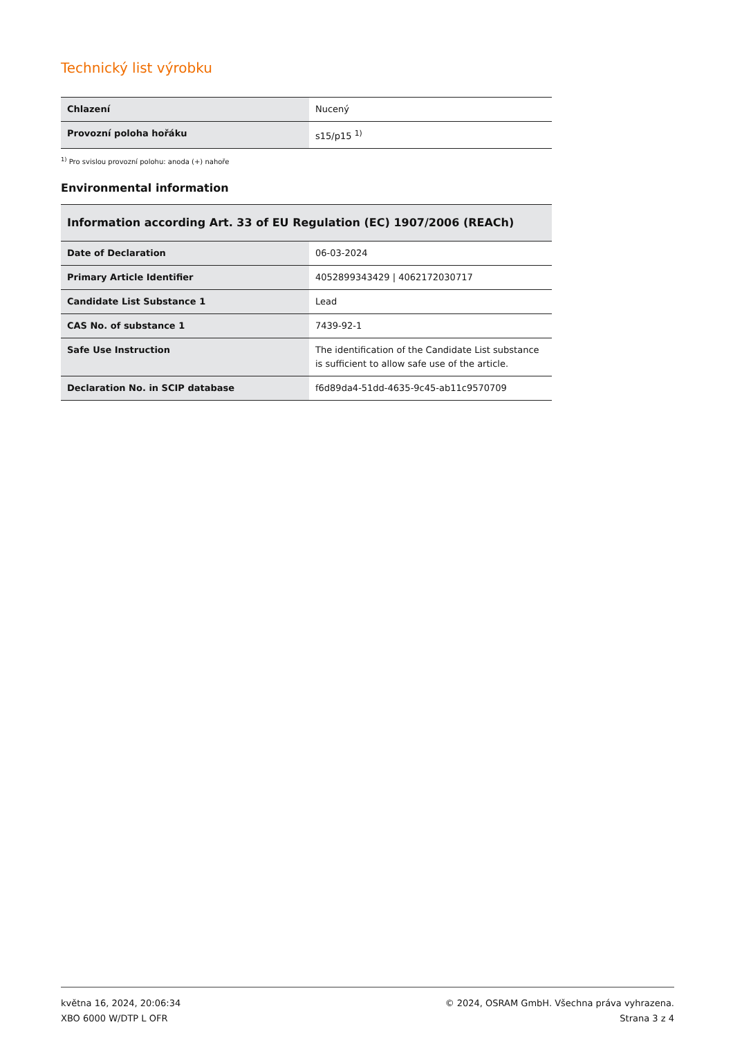Technický list výrobku
| Chlazení | Nucený |
| Provozní poloha hořáku | s15/p15 <sup>1)</sup> |
<sup>1)</sup> Pro svislou provozní polohu: anoda (+) nahoře
Environmental information
| Information according Art. 33 of EU Regulation (EC) 1907/2006 (REACh) | |
| --- | --- |
| Date of Declaration | 06-03-2024 |
| Primary Article Identifier | 4052899343429 / 4062172030717 |
| Candidate List Substance 1 | Lead |
| CAS No. of substance 1 | 7439-92-1 |
| Safe Use Instruction | The identification of the Candidate List substance is sufficient to allow safe use of the article. |
| Declaration No. in SCIP database | f6d89da4-51dd-4635-9c45-ab11c9570709 |
května 16, 2024, 20:06:34
XBO 6000 W/DTP L OFR
© 2024, OSRAM GmbH. Všechna práva vyhrazena.
Strana 3 z 4